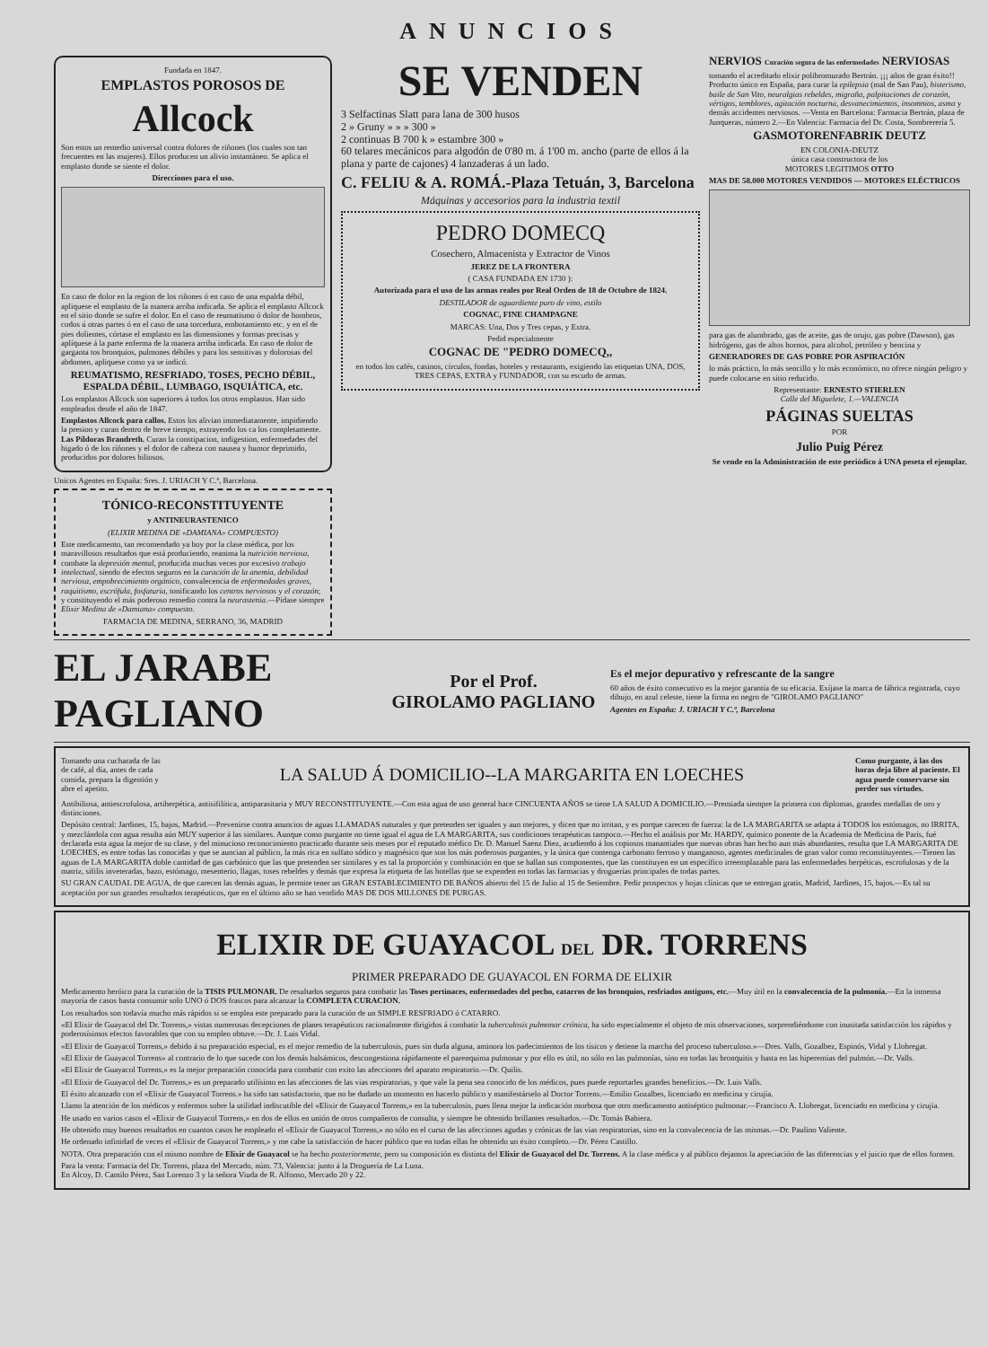ANUNCIOS
Fundada en 1847.
EMPLASTOS POROSOS DE
Allcock
Son estos un remedio universal contra dolores de riñones (los cuales son tan frecuentes en las mujeres). Ellos producen un alivio instantáneo. Se aplica el emplasto donde se siente el dolor.
Direcciones para el uso.
En caso de dolor en la region de los riñones ó en caso de una espalda débil, apliquese el emplasto de la manera arriba indicada. Se aplica el emplasto Allcock en el sitio donde se sufre el dolor. En el caso de reumatismo ó dolor de hombros, codos ú otras partes ó en el caso de una torcedura, embotamiento etc. y en el de pies dolientes, córtase el emplasto en las dimensiones y formas precisas y aplíquese á la parte enferma de la manera arriba indicada. En caso de dolor de garganta tos bronquios, pulmones débiles y para los sensitivas y dolorosas del abdomen, apliquese como ya se indicó.
REUMATISMO, RESFRIADO, TOSES, PECHO DÉBIL, ESPALDA DÉBIL, LUMBAGO, ISQUIÁTICA, etc.
Los emplastos Allcock son superiores á todos los otros emplastos. Han sido empleados desde el año de 1847.
Emplastos Allcock para callos. Estos los alivian immediatamente, impidiendo la presion y curan dentro de breve tiempo, extrayendo los ca los completamente. Las Píldoras Brandreth. Curan la constipacion, indigestion, enfermedades del higado ó de los riñones y el dolor de cabeza con nausea y humor deprimido, producidos por dolores biliosos.
Unicos Agentes en España: Sres. J. URIACH Y C.ª, Barcelona.
TÓNICO-RECONSTITUYENTE
y ANTINEURASTENICO
(ELIXIR MEDINA DE «DAMIANA» COMPUESTO)
Este medicamento, tan recomendado ya hoy por la clase médica, por los maravillosos resultados que está produciendo, reanima la nutrición nerviosa, combate la depresión mental, producida muchas veces por excesivo trabajo intelectual, siendo de efectos seguros en la curación de la anemia, debilidad nerviosa, empobrecimiento orgánico, convalecencia de enfermedades graves, raquitismo, escrófula, fosfaturia, tonificando los centros nerviosos y el corazón; y constituyendo el más poderoso remedio contra la neurastenia.—Pídase siempre Elixir Medina de «Damiana» compuesto.
FARMACIA DE MEDINA, SERRANO, 36, MADRID
SE VENDEN
3 Selfactinas Slatt para lana de 300 husos
2 » Gruny » » » 300 »
2 continuas B 700 k » estambre 300 »
60 telares mecánicos para algodón de 0'80 m. á 1'00 m. ancho (parte de ellos á la plana y parte de cajones) 4 lanzaderas á un lado.
C. FELIU & A. ROMÁ.-Plaza Tetuán, 3, Barcelona
Máquinas y accesorios para la industria textil
PEDRO DOMECQ
Cosechero, Almacenista y Extractor de Vinos
JEREZ DE LA FRONTERA
( CASA FUNDADA EN 1730 ):
Autorizada para el uso de las armas reales por Real Orden de 18 de Octubre de 1824.
DESTILADOR de aguardiente puro de vino, estilo
COGNAC, FINE CHAMPAGNE
MARCAS: Una, Dos y Tres cepas, y Extra.
Pedid especialmente
COGNAC DE "PEDRO DOMECQ,,
en todos los cafés, casinos, círculos, fondas, hoteles y restaurants, exigiendo las etiquetas UNA, DOS, TRES CEPAS, EXTRA y FUNDADOR, con su escudo de armas.
NERVIOS Curación segura de las enfermedades NERVIOSAS
tomando el acreditado elixir polibromurado Bertrán. ¡¡¡ años de gran éxito!! Producto único en España, para curar la epilepsia (mal de San Pau), histerismo, baile de San Vito, neuralgias rebeldes, migraña, palpitaciones de corazón, vértigos, temblores, agitación nocturna, desvanecimientos, insomnios, asma y demás accidentes nerviosos. —Venta en Barcelona: Farmacia Bertrán, plaza de Junqueras, número 2.—En Valencia: Farmacia del Dr. Costa, Sombrerería 5.
GASMOTORENFABRIK DEUTZ
EN COLONIA-DEUTZ
única casa constructora de los
MOTORES LEGITIMOS OTTO
MAS DE 58.000 MOTORES VENDIDOS — MOTORES ELÉCTRICOS
para gas de alumbrado, gas de aceite, gas de orujo, gas pobre (Dawson), gas hidrógeno, gas de altos hornos, para alcohol, petróleo y bencina y
GENERADORES DE GAS POBRE POR ASPIRACIÓN
lo más práctico, lo más sencillo y lo más económico, no ofrece ningún peligro y puede colocarse en sitio reducido.
Representante: ERNESTO STIERLEN
Calle del Miguelete, 1.—VALENCIA
PÁGINAS SUELTAS
POR
Julio Puig Pérez
Se vende en la Administración de este periódico á UNA peseta el ejemplar.
EL JARABE PAGLIANO
Por el Prof.
GIROLAMO PAGLIANO
Es el mejor depurativo y refrescante de la sangre
60 años de éxito consecutivo es la mejor garantía de su eficacia. Exíjase la marca de fábrica registrada, cuyo dibujo, en azul celeste, tiene la firma en negro de "GIROLAMO PAGLIANO"
Agentes en España: J. URIACH Y C.ª, Barcelona
Tomando una cucharada de las de café, al día, antes de cada comida, prepara la digestión y abre el apetito.
LA SALUD Á DOMICILIO--LA MARGARITA EN LOECHES
Como purgante, á las dos horas deja libre al paciente. El agua puede conservarse sin perder sus virtudes.
Antibiliosa, antiescrofulosa, artiherpética, antisifilítica, antiparasitaria y MUY RECONSTITUYENTE.—Con esta agua de uso general hace CINCUENTA AÑOS se tiene LA SALUD A DOMICILIO.—Premiada siempre la primera con diplomas, grandes medallas de oro y distinciones.
Depósito central: Jardines, 15, bajos, Madrid.—Prevenirse contra anuncios de aguas LLAMADAS naturales y que pretenden ser iguales y aun mejores, y dicen que no irritan, y es porque carecen de fuerza: la de LA MARGARITA se adapta á TODOS los estómagos, no IRRITA, y mezclándola con agua resulta aún MUY superior á las similares. Aunque como purgante no tiene igual el agua de LA MARGARITA, sus condiciones terapéuticas tampoco.—Hecho el análisis por Mr. HARDY, químico ponente de la Academia de Medicina de París, fué declarada esta agua la mejor de su clase, y del minucioso reconocimiento practicado durante seis meses por el reputado médico Dr. D. Manuel Saenz Diez, acudiendo á los copiosos manantiales que nuevas obras han hecho aun más abundantes, resulta que LA MARGARITA DE LOECHES, es entre todas las conocidas y que se auncian al público, la más rica en sulfato sódico y magnésico que son los más poderosos purgantes, y la única que contenga carbonato ferroso y manganoso, agentes medicinales de gran valor como reconstituyentes.—Tienen las aguas de LA MARGARITA doble cantidad de gas carbónico que las que pretenden ser similares y es tal la proporción y combinación en que se hallan sus componentes, que las constituyen en un específico irreemplazable para las enfermedades herpéticas, escrofulosas y de la matriz, sífilis inveteradas, bazo, estómago, mesenterio, llagas, toses rebeldes y demás que expresa la etiqueta de las botellas que se expenden en todas las farmacias y droguerías principales de todas partes.
SU GRAN CAUDAL DE AGUA, de que carecen las demás aguas, le permite tener un GRAN ESTABLECIMIENTO DE BAÑOS abierto del 15 de Julio al 15 de Setiembre. Pedir prospectos y hojas clínicas que se entregan gratis, Madrid, Jardines, 15, bajos.—Es tal su aceptación por sus grandes resultados terapéuticos, que en el último año se han vendido MAS DE DOS MILLONES DE PURGAS.
ELIXIR DE GUAYACOL DEL DR. TORRENS
PRIMER PREPARADO DE GUAYACOL EN FORMA DE ELIXIR
Medicamento heróico para la curación de la TISIS PULMONAR. De resultados seguros para combatir las Toses pertinaces, enfermedades del pecho, catarros de los bronquios, resfriados antiguos, etc.—Muy útil en la convalecencia de la pulmonía.—En la inmensa mayoría de casos basta consumir solo UNO ó DOS frascos para alcanzar la COMPLETA CURACION.
Los resultados son todavía mucho más rápidos si se emplea este preparado para la curación de un SIMPLE RESFRIADO ó CATARRO.
«El Elixir de Guayacol del Dr. Torrens,» vistas numerosas decepciones de planes terapéuticos racionalmente dirigidos á combatir la tuberculosis pulmonar crónica, ha sido especialmente el objeto de mis observaciones, sorprendiéndome con inusitada satisfacción los rápidos y poderosísimos efectos favorables que con su empleo obtuve.—Dr. J. Luis Vidal.
«El Elixir de Guayacol Torrens,» debido á su preparación especial, es el mejor remedio de la tuberculosis, pues sin duda alguna, aminora los padecimientos de los tísicos y detiene la marcha del proceso tuberculoso.»—Dres. Valls, Gozalbez, Espinós, Vidal y Llobregat.
«El Elixir de Guayacol Torrens» al contrario de lo que sucede con los demás balsámicos, descongestiona rápidamente el parenquima pulmonar y por ello es útil, no sólo en las pulmonías, sino en todas las bronquitis y hasta en las hiperemias del pulmón.—Dr. Valls.
«El Elixir de Guayacol Torrens,» es la mejor preparación conocida para combatir con exito las afecciones del aparato respiratorio.—Dr. Quilis.
«El Elixir de Guayacol del Dr. Torrens,» es un preparado utilísimo en las afecciones de las vias respiratorias, y que vale la pena sea conocido de los médicos, pues puede reportarles grandes beneficios.—Dr. Luis Valls.
El éxito alcanzado con el «Elixir de Guayacol Torrens.» ha sido tan satisfactorio, que no he dudado un momento en hacerlo público y manifestárselo al Doctor Torrens.—Emilio Gozalbes, licenciado en medicina y cirujía.
Llamo la atención de los médicos y enfermos sobre la utilidad indiscutible del «Elixir de Guayacol Torrens,» en la tuberculosis, pues llena mejor la indicación morbosa que otro medicamento antiséptico pulmonar.—Francisco A. Llobregat, licenciado en medicina y cirujía.
He usado en varios casos el «Elixir de Guayacol Torrens,» en dos de ellos en unión de otros compañeros de consulta, y siempre he obtenido brillantes resultados.—Dr. Tomás Babiera.
He obtenido muy buenos resultados en cuantos casos he empleado el «Elixir de Guayacol Torrens,» no sólo en el curso de las afecciones agudas y crónicas de las vias respiratorias, sino en la convalecencia de las mismas.—Dr. Paulino Valiente.
He ordenado infinidad de veces el «Elixir de Guayacol Torrens,» y me cabe la satisfacción de hacer público que en todas ellas he obtenido un éxito completo.—Dr. Pérez Castillo.
NOTA. Otra preparación con el mismo nombre de Elixir de Guayacol se ha hecho posteriormente, pero su composición es distinta del Elixir de Guayacol del Dr. Torrens. A la clase médica y al público dejamos la apreciación de las diferencias y el juicio que de ellos formen.
Para la venta: Farmacia del Dr. Torrens, plaza del Mercado, núm. 73, Valencia: junto á la Droguería de La Luna.
En Alcoy, D. Camilo Pérez, San Lorenzo 3 y la señora Viuda de R. Alfonso, Mercado 20 y 22.